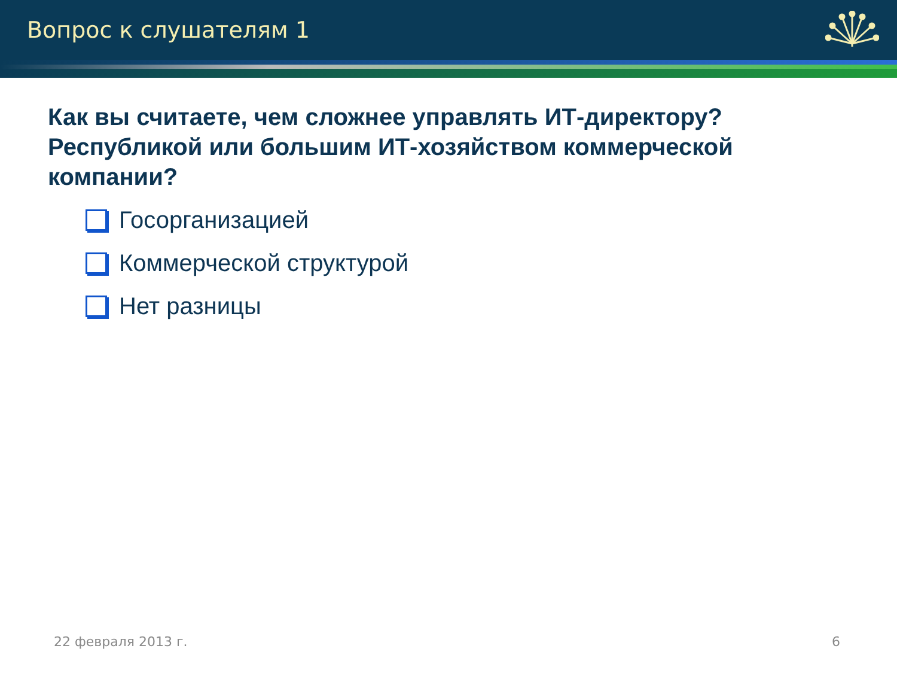Вопрос к слушателям 1
Как вы считаете, чем сложнее управлять ИТ-директору? Республикой или большим ИТ-хозяйством коммерческой компании?
Госорганизацией
Коммерческой структурой
Нет разницы
22 февраля 2013 г. 6